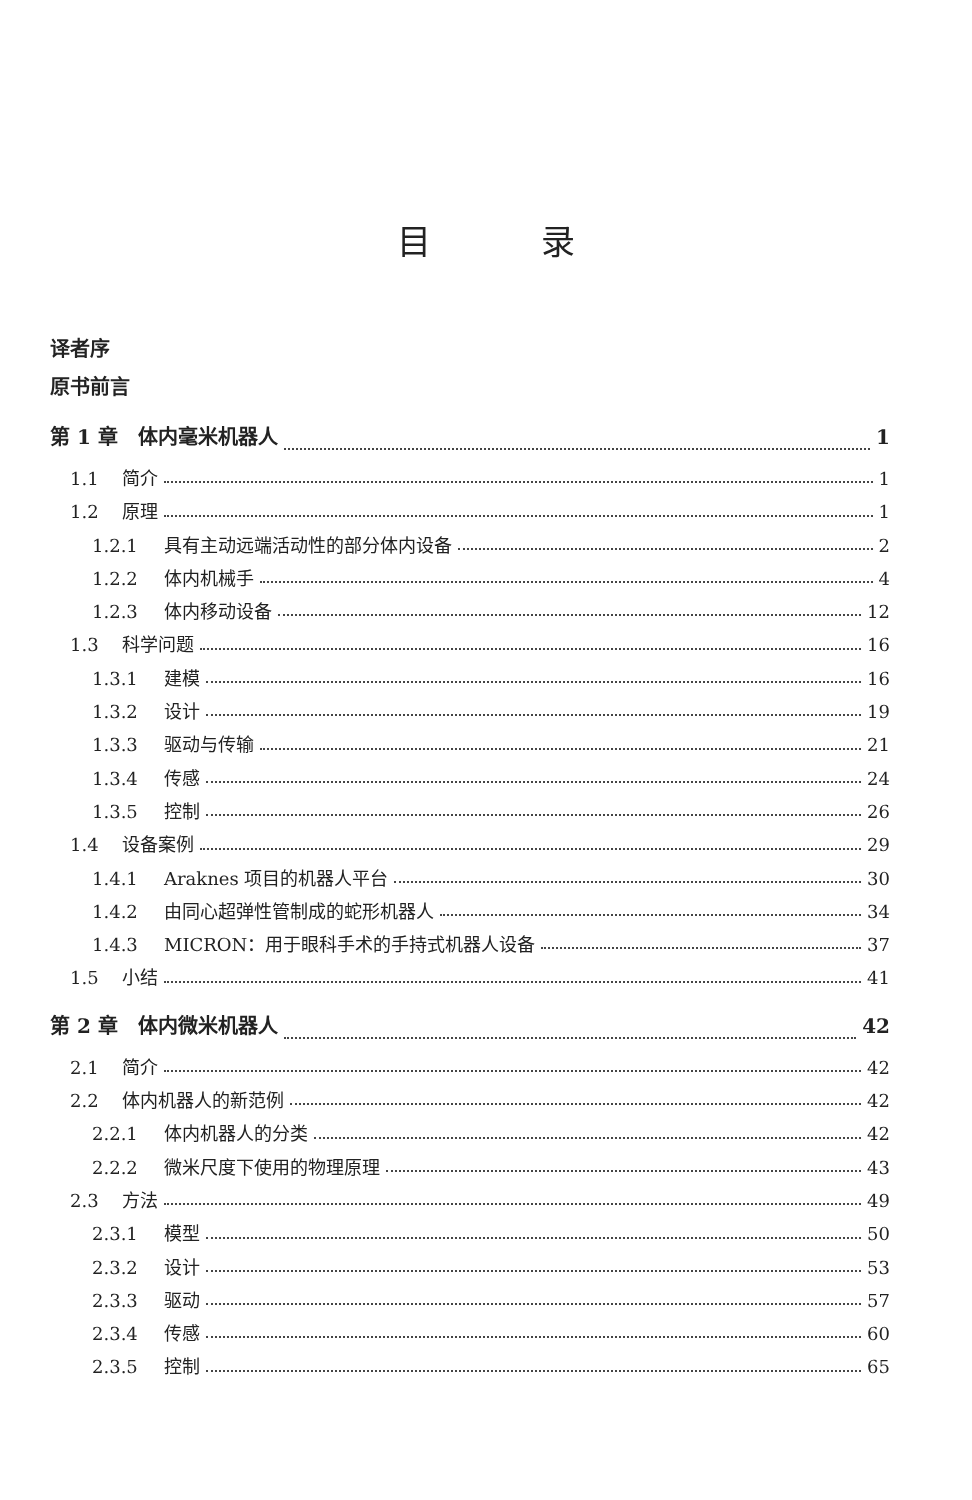目 录
译者序
原书前言
第 1 章　体内毫米机器人 1
1.1 简介 1
1.2 原理 1
1.2.1 具有主动远端活动性的部分体内设备 2
1.2.2 体内机械手 4
1.2.3 体内移动设备 12
1.3 科学问题 16
1.3.1 建模 16
1.3.2 设计 19
1.3.3 驱动与传输 21
1.3.4 传感 24
1.3.5 控制 26
1.4 设备案例 29
1.4.1 Araknes 项目的机器人平台 30
1.4.2 由同心超弹性管制成的蛇形机器人 34
1.4.3 MICRON：用于眼科手术的手持式机器人设备 37
1.5 小结 41
第 2 章　体内微米机器人 42
2.1 简介 42
2.2 体内机器人的新范例 42
2.2.1 体内机器人的分类 42
2.2.2 微米尺度下使用的物理原理 43
2.3 方法 49
2.3.1 模型 50
2.3.2 设计 53
2.3.3 驱动 57
2.3.4 传感 60
2.3.5 控制 65